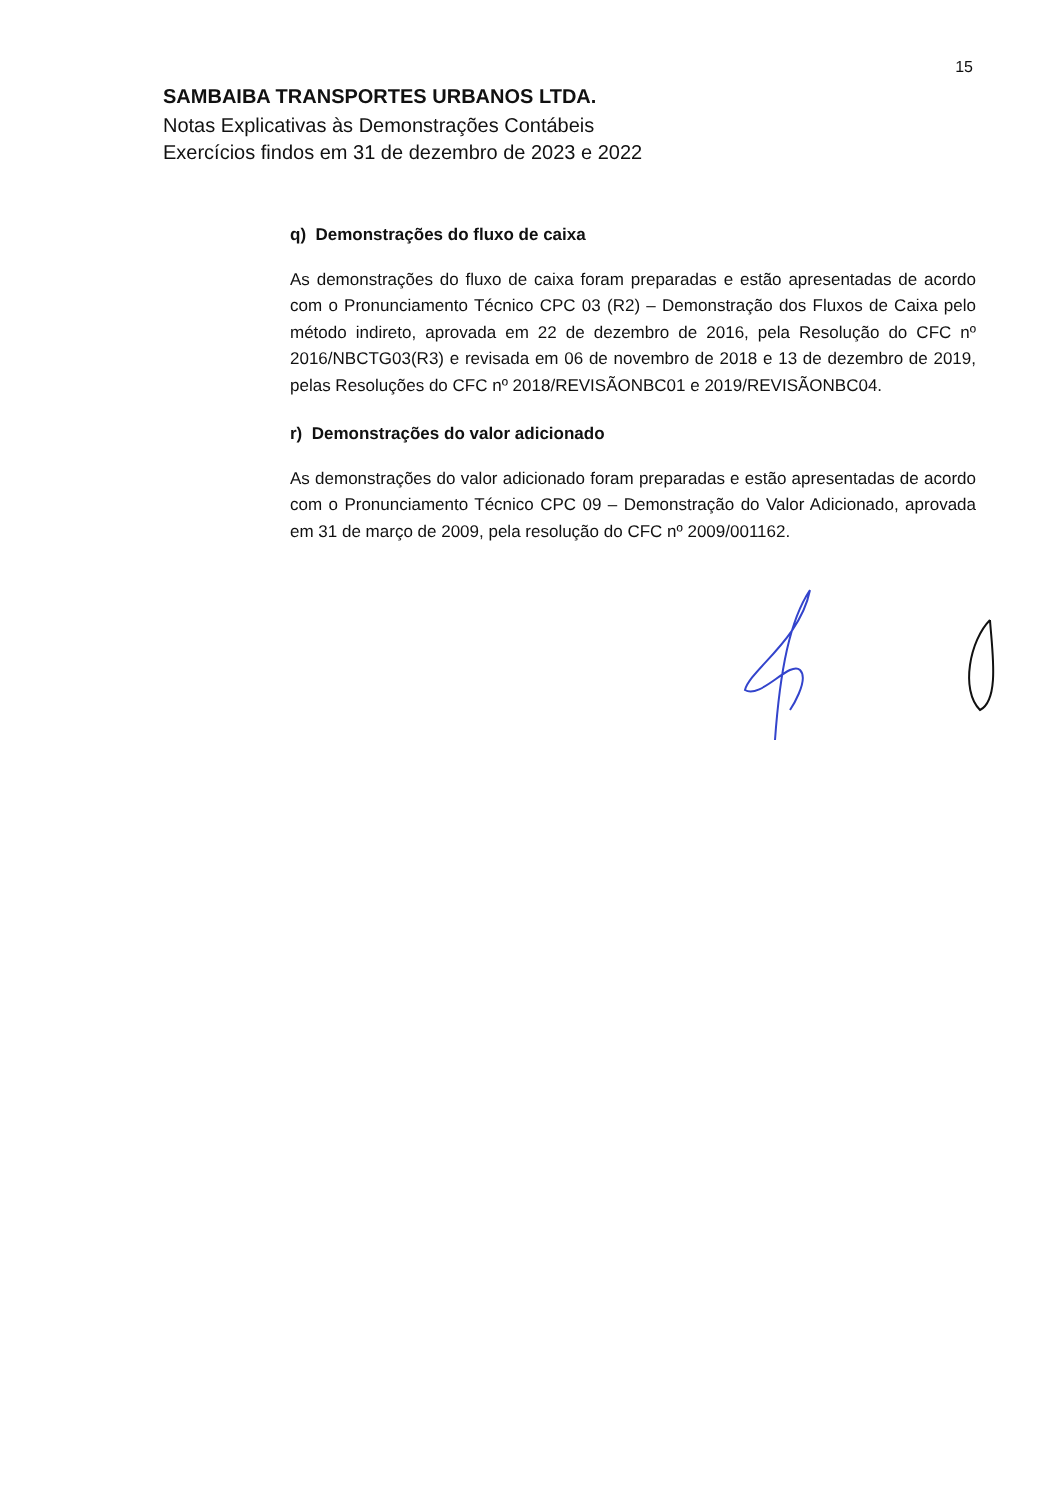15
SAMBAIBA TRANSPORTES URBANOS LTDA.
Notas Explicativas às Demonstrações Contábeis
Exercícios findos em 31 de dezembro de 2023 e 2022
q) Demonstrações do fluxo de caixa
As demonstrações do fluxo de caixa foram preparadas e estão apresentadas de acordo com o Pronunciamento Técnico CPC 03 (R2) – Demonstração dos Fluxos de Caixa pelo método indireto, aprovada em 22 de dezembro de 2016, pela Resolução do CFC nº 2016/NBCTG03(R3) e revisada em 06 de novembro de 2018 e 13 de dezembro de 2019, pelas Resoluções do CFC nº 2018/REVISÃONBC01 e 2019/REVISÃONBC04.
r) Demonstrações do valor adicionado
As demonstrações do valor adicionado foram preparadas e estão apresentadas de acordo com o Pronunciamento Técnico CPC 09 – Demonstração do Valor Adicionado, aprovada em 31 de março de 2009, pela resolução do CFC nº 2009/001162.